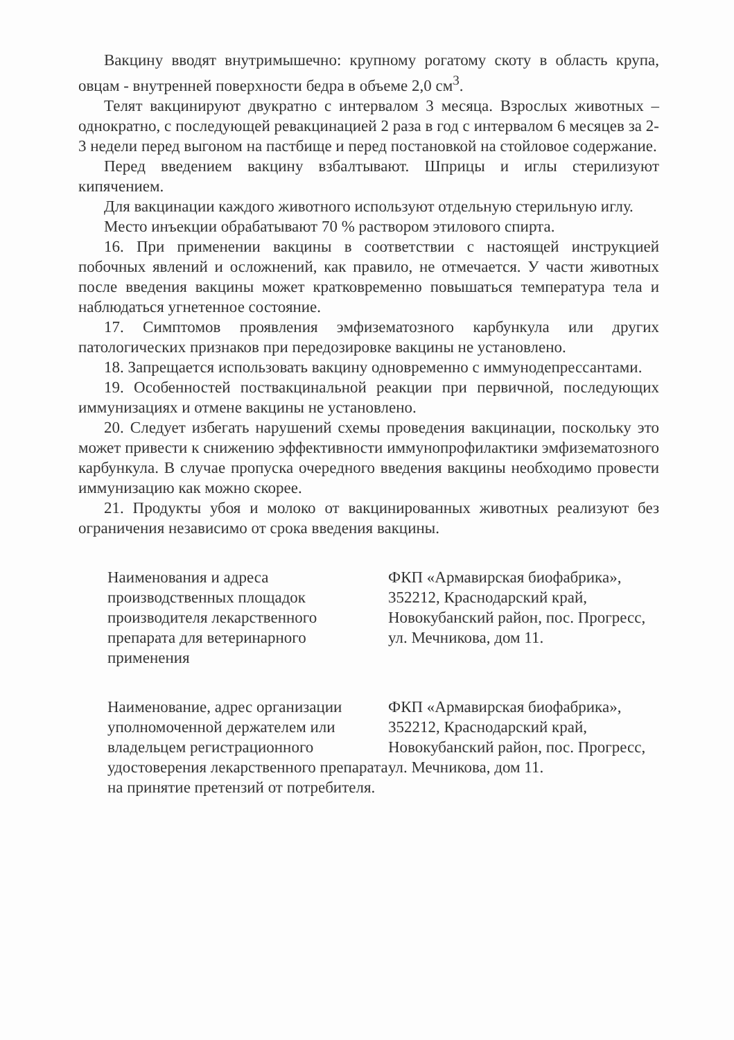Вакцину вводят внутримышечно: крупному рогатому скоту в область крупа, овцам - внутренней поверхности бедра в объеме 2,0 см<sup>3</sup>.
Телят вакцинируют двукратно с интервалом 3 месяца. Взрослых животных – однократно, с последующей ревакцинацией 2 раза в год с интервалом 6 месяцев за 2-3 недели перед выгоном на пастбище и перед постановкой на стойловое содержание.
Перед введением вакцину взбалтывают. Шприцы и иглы стерилизуют кипячением.
Для вакцинации каждого животного используют отдельную стерильную иглу.
Место инъекции обрабатывают 70 % раствором этилового спирта.
16. При применении вакцины в соответствии с настоящей инструкцией побочных явлений и осложнений, как правило, не отмечается. У части животных после введения вакцины может кратковременно повышаться температура тела и наблюдаться угнетенное состояние.
17. Симптомов проявления эмфизематозного карбункула или других патологических признаков при передозировке вакцины не установлено.
18. Запрещается использовать вакцину одновременно с иммунодепрессантами.
19. Особенностей поствакцинальной реакции при первичной, последующих иммунизациях и отмене вакцины не установлено.
20. Следует избегать нарушений схемы проведения вакцинации, поскольку это может привести к снижению эффективности иммунопрофилактики эмфизематозного карбункула. В случае пропуска очередного введения вакцины необходимо провести иммунизацию как можно скорее.
21. Продукты убоя и молоко от вакцинированных животных реализуют без ограничения независимо от срока введения вакцины.
Наименования и адреса производственных площадок производителя лекарственного препарата для ветеринарного применения
ФКП «Армавирская биофабрика», 352212, Краснодарский край, Новокубанский район, пос. Прогресс, ул. Мечникова, дом 11.
Наименование, адрес организации уполномоченной держателем или владельцем регистрационного удостоверения лекарственного препарата на принятие претензий от потребителя.
ФКП «Армавирская биофабрика», 352212, Краснодарский край, Новокубанский район, пос. Прогресс, ул. Мечникова, дом 11.